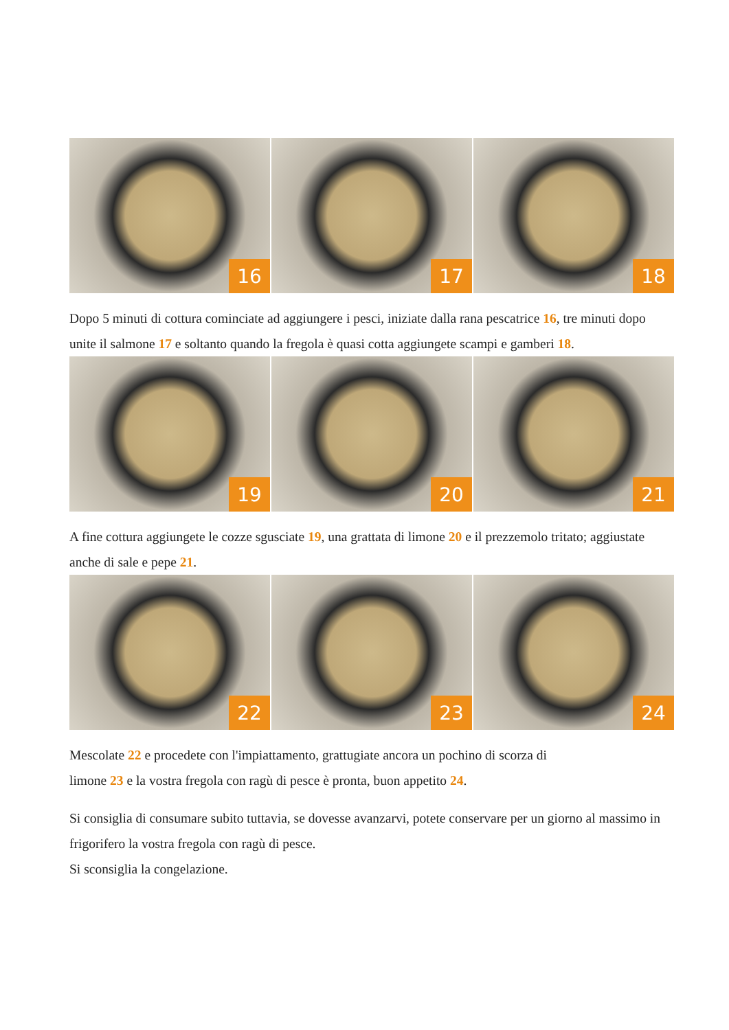16
17
18
Dopo 5 minuti di cottura cominciate ad aggiungere i pesci, iniziate dalla rana pescatrice 16, tre minuti dopo unite il salmone 17 e soltanto quando la fregola è quasi cotta aggiungete scampi e gamberi 18.
19
20
21
A fine cottura aggiungete le cozze sgusciate 19, una grattata di limone 20 e il prezzemolo tritato; aggiustate anche di sale e pepe 21.
22
23
24
Mescolate 22 e procedete con l'impiattamento, grattugiate ancora un pochino di scorza di
limone 23 e la vostra fregola con ragù di pesce è pronta, buon appetito 24.
Si consiglia di consumare subito tuttavia, se dovesse avanzarvi, potete conservare per un giorno al massimo in frigorifero la vostra fregola con ragù di pesce.
Si sconsiglia la congelazione.